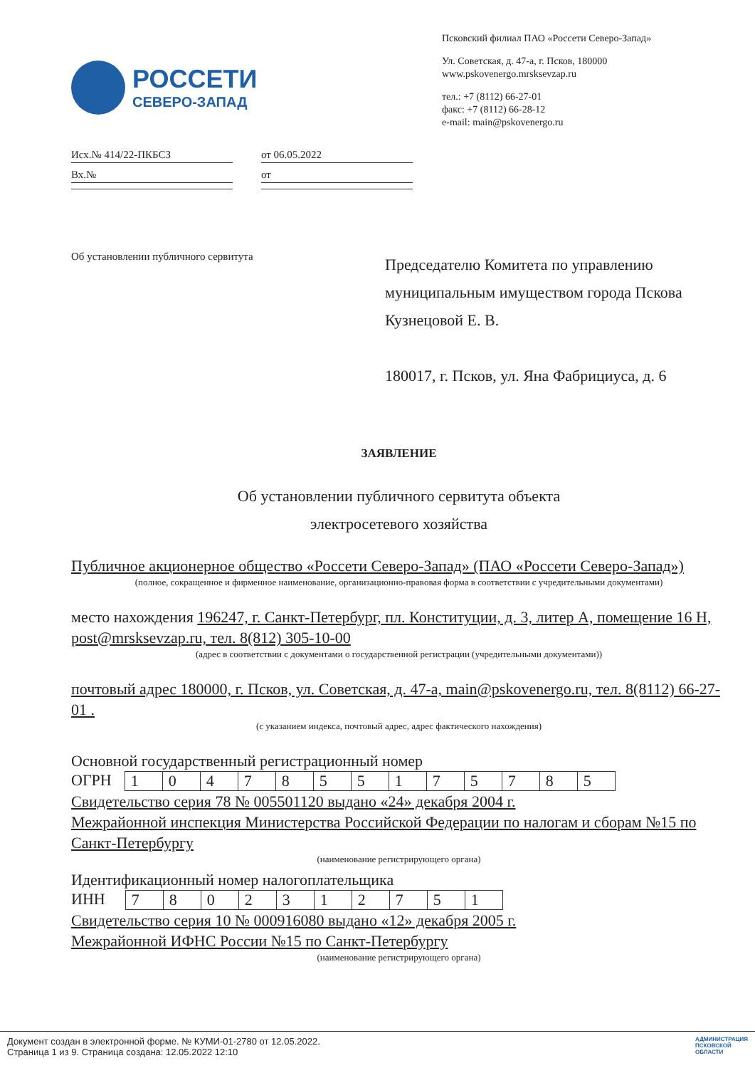РОССЕТИ
СЕВЕРО-ЗАПАД
Псковский филиал ПАО «Россети Северо-Запад»
Ул. Советская, д. 47-а, г. Псков, 180000
www.pskovenergo.mrsksevzap.ru
тел.: +7 (8112) 66-27-01
факс: +7 (8112) 66-28-12
e-mail: main@pskovenergo.ru
Исх.№ 414/22-ПКБСЗ
Вх.№
от 06.05.2022
от
Об установлении публичного сервитута
Председателю Комитета по управлению муниципальным имуществом города Пскова Кузнецовой Е. В.
180017, г. Псков, ул. Яна Фабрициуса, д. 6
ЗАЯВЛЕНИЕ
Об установлении публичного сервитута объекта
электросетевого хозяйства
Публичное акционерное общество «Россети Северо-Запад» (ПАО «Россети Северо-Запад»)
(полное, сокращенное и фирменное наименование, организационно-правовая форма в соответствии с учредительными документами)
место нахождения 196247, г. Санкт-Петербург, пл. Конституции, д. 3, литер А, помещение 16 Н, post@mrsksevzap.ru, тел. 8(812) 305-10-00
(адрес в соответствии с документами о государственной регистрации (учредительными документами))
почтовый адрес 180000, г. Псков, ул. Советская, д. 47-а, main@pskovenergo.ru, тел. 8(8112) 66-27-01 .
(с указанием индекса, почтовый адрес, адрес фактического нахождения)
Основной государственный регистрационный номер
ОГРН
| 1 | 0 | 4 | 7 | 8 | 5 | 5 | 1 | 7 | 5 | 7 | 8 | 5 |
Свидетельство серия 78 № 005501120 выдано «24» декабря 2004 г.
Межрайонной инспекция Министерства Российской Федерации по налогам и сборам №15 по Санкт-Петербургу
(наименование регистрирующего органа)
Идентификационный номер налогоплательщика
ИНН
| 7 | 8 | 0 | 2 | 3 | 1 | 2 | 7 | 5 | 1 |
Свидетельство серия 10 № 000916080 выдано «12» декабря 2005 г.
Межрайонной ИФНС России №15 по Санкт-Петербургу
(наименование регистрирующего органа)
Документ создан в электронной форме. № КУМИ-01-2780 от 12.05.2022.
Страница 1 из 9. Страница создана: 12.05.2022 12:10
АДМИНИСТРАЦИЯ
ПСКОВСКОЙ
ОБЛАСТИ